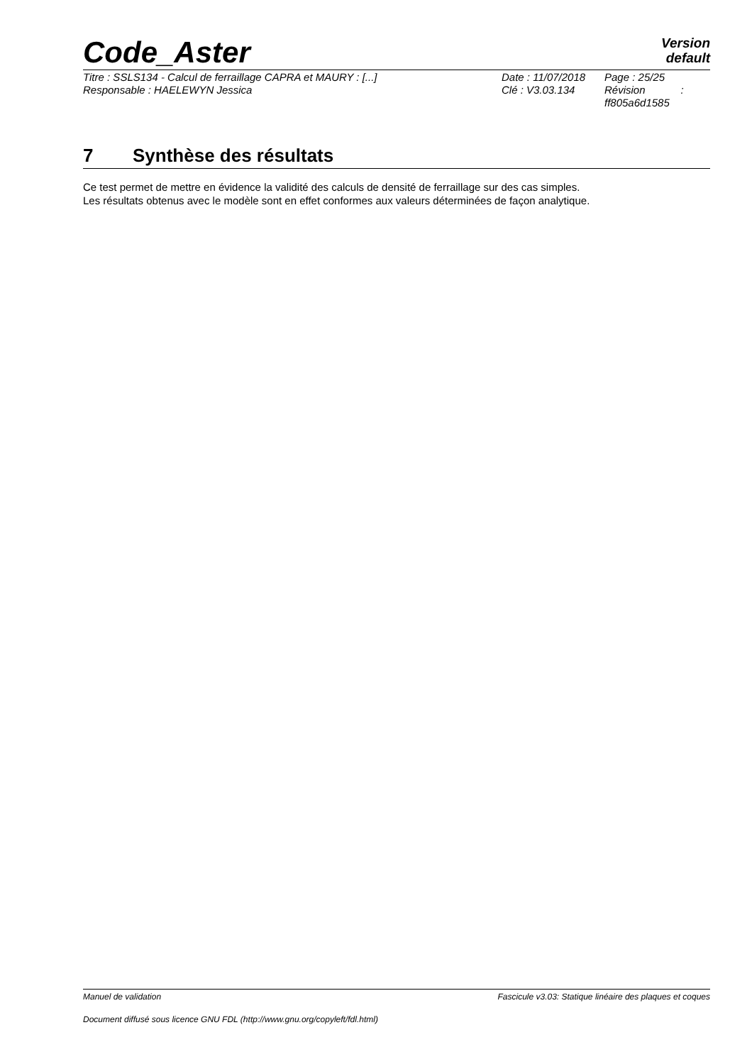Code_Aster
Version
default
| Titre : SSLS134 - Calcul de ferraillage CAPRA et MAURY : [...] | Date : 11/07/2018 | Page : 25/25 |
| Responsable : HAELEWYN Jessica | Clé : V3.03.134 | Révision : ff805a6d1585 |
7 Synthèse des résultats
Ce test permet de mettre en évidence la validité des calculs de densité de ferraillage sur des cas simples.
Les résultats obtenus avec le modèle sont en effet conformes aux valeurs déterminées de façon analytique.
Manuel de validation Fascicule v3.03: Statique linéaire des plaques et coques
Document diffusé sous licence GNU FDL (http://www.gnu.org/copyleft/fdl.html)